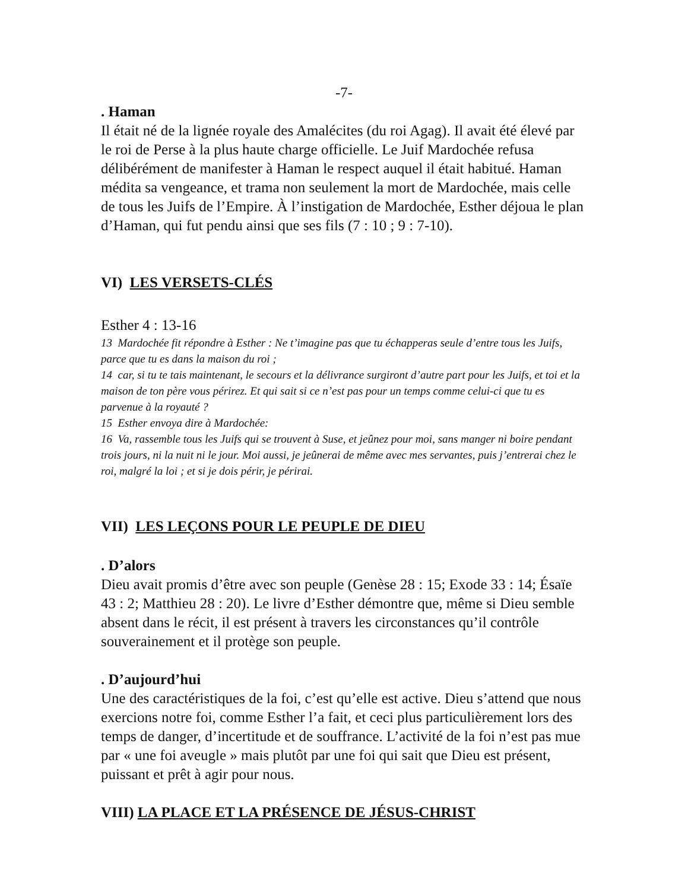-7-
. Haman
Il était né de la lignée royale des Amalécites (du roi Agag). Il avait été élevé par le roi de Perse à la plus haute charge officielle. Le Juif Mardochée refusa délibérément de manifester à Haman le respect auquel il était habitué. Haman médita sa vengeance, et trama non seulement la mort de Mardochée, mais celle de tous les Juifs de l’Empire. À l’instigation de Mardochée, Esther déjoua le plan d’Haman, qui fut pendu ainsi que ses fils (7 : 10 ; 9 : 7-10).
VI) LES VERSETS-CLÉS
Esther 4 : 13-16
13 Mardochée fit répondre à Esther : Ne t’imagine pas que tu échapperas seule d’entre tous les Juifs, parce que tu es dans la maison du roi ;
14 car, si tu te tais maintenant, le secours et la délivrance surgiront d’autre part pour les Juifs, et toi et la maison de ton père vous périrez. Et qui sait si ce n’est pas pour un temps comme celui-ci que tu es parvenue à la royauté ?
15 Esther envoya dire à Mardochée:
16 Va, rassemble tous les Juifs qui se trouvent à Suse, et jeûnez pour moi, sans manger ni boire pendant trois jours, ni la nuit ni le jour. Moi aussi, je jeûnerai de même avec mes servantes, puis j’entrerai chez le roi, malgré la loi ; et si je dois périr, je périrai.
VII) LES LEÇONS POUR LE PEUPLE DE DIEU
. D’alors
Dieu avait promis d’être avec son peuple (Genèse 28 : 15; Exode 33 : 14; Ésaïe 43 : 2; Matthieu 28 : 20). Le livre d’Esther démontre que, même si Dieu semble absent dans le récit, il est présent à travers les circonstances qu’il contrôle souverainement et il protège son peuple.
. D’aujourd’hui
Une des caractéristiques de la foi, c’est qu’elle est active. Dieu s’attend que nous exercions notre foi, comme Esther l’a fait, et ceci plus particulièrement lors des temps de danger, d’incertitude et de souffrance. L’activité de la foi n’est pas mue par « une foi aveugle » mais plutôt par une foi qui sait que Dieu est présent, puissant et prêt à agir pour nous.
VIII) LA PLACE ET LA PRÉSENCE DE JÉSUS-CHRIST